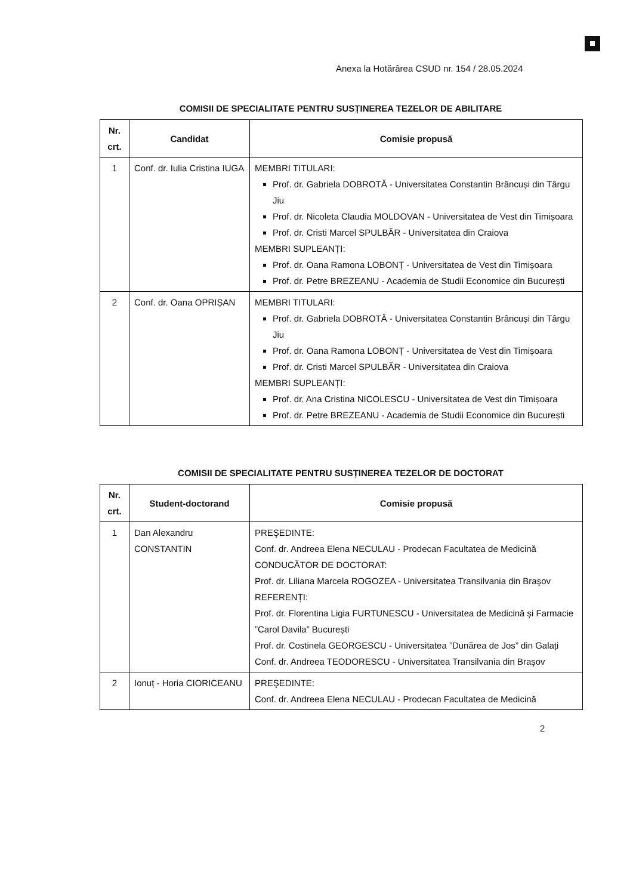Anexa la Hotărârea CSUD nr. 154 / 28.05.2024
COMISII DE SPECIALITATE PENTRU SUSȚINEREA TEZELOR DE ABILITARE
| Nr. crt. | Candidat | Comisie propusă |
| --- | --- | --- |
| 1 | Conf. dr. Iulia Cristina IUGA | MEMBRI TITULARI: Prof. dr. Gabriela DOBROTĂ - Universitatea Constantin Brâncuși din Târgu Jiu Prof. dr. Nicoleta Claudia MOLDOVAN - Universitatea de Vest din Timișoara Prof. dr. Cristi Marcel SPULBĂR - Universitatea din Craiova MEMBRI SUPLEANȚI: Prof. dr. Oana Ramona LOBONȚ - Universitatea de Vest din Timișoara Prof. dr. Petre BREZEANU - Academia de Studii Economice din București |
| 2 | Conf. dr. Oana OPRIȘAN | MEMBRI TITULARI: Prof. dr. Gabriela DOBROTĂ - Universitatea Constantin Brâncuși din Târgu Jiu Prof. dr. Oana Ramona LOBONȚ - Universitatea de Vest din Timișoara Prof. dr. Cristi Marcel SPULBĂR - Universitatea din Craiova MEMBRI SUPLEANȚI: Prof. dr. Ana Cristina NICOLESCU - Universitatea de Vest din Timișoara Prof. dr. Petre BREZEANU - Academia de Studii Economice din București |
COMISII DE SPECIALITATE PENTRU SUSȚINEREA TEZELOR DE DOCTORAT
| Nr. crt. | Student-doctorand | Comisie propusă |
| --- | --- | --- |
| 1 | Dan Alexandru CONSTANTIN | PREŞEDINTE: Conf. dr. Andreea Elena NECULAU - Prodecan Facultatea de Medicină CONDUCĂTOR DE DOCTORAT: Prof. dr. Liliana Marcela ROGOZEA - Universitatea Transilvania din Braşov REFERENȚI: Prof. dr. Florentina Ligia FURTUNESCU - Universitatea de Medicină și Farmacie ”Carol Davila” București Prof. dr. Costinela GEORGESCU - Universitatea ”Dunărea de Jos” din Galați Conf. dr. Andreea TEODORESCU - Universitatea Transilvania din Braşov |
| 2 | Ionuț - Horia CIORICEANU | PREŞEDINTE: Conf. dr. Andreea Elena NECULAU - Prodecan Facultatea de Medicină |
2